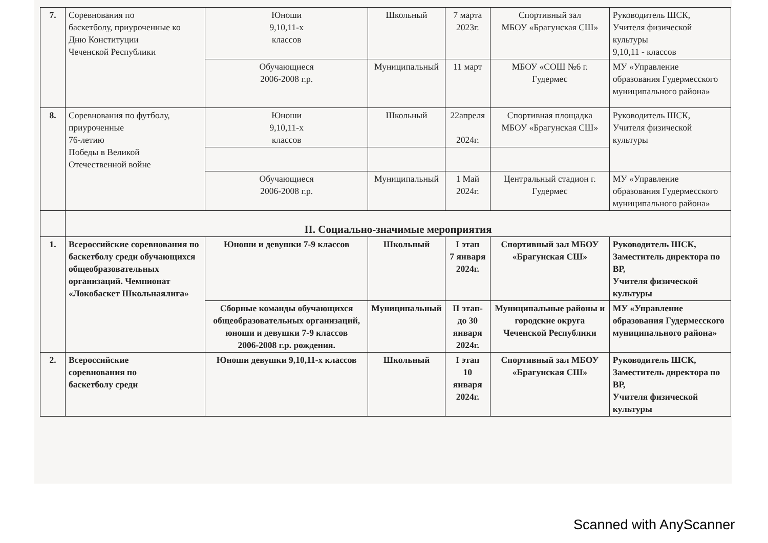| 7. | Соревнования по баскетболу, приуроченные ко Дню Конституции Чеченской Республики | Юноши 9,10,11-х классов | Школьный | 7 марта 2023г. | Спортивный зал МБОУ «Брагунская СШ» | Руководитель ШСК, Учителя физической культуры 9,10,11 - классов |
| | | Обучающиеся 2006-2008 г.р. | Муниципальный | 11 март | МБОУ «СОШ №6 г. Гудермес | МУ «Управление образования Гудермесского муниципального района» |
| 8. | Соревнования по футболу, приуроченные 76-летию Победы в Великой Отечественной войне | Юноши 9,10,11-х классов | Школьный | 22апреля 2024г. | Спортивная площадка МБОУ «Брагунская СШ» | Руководитель ШСК, Учителя физической культуры |
| | | Обучающиеся 2006-2008 г.р. | Муниципальный | 1 Май 2024г. | Центральный стадион г. Гудермес | МУ «Управление образования Гудермесского муниципального района» |
| | II. Социально-значимые мероприятия | | | | | |
| 1. | Всероссийские соревнования по баскетболу среди обучающихся общеобразовательных организаций. Чемпионат «Локобаскет Школьнаялига» | Юноши и девушки 7-9 классов | Школьный | I этап 7 января 2024г. | Спортивный зал МБОУ «Брагунская СШ» | Руководитель ШСК, Заместитель директора по ВР, Учителя физической культуры |
| | | Сборные команды обучающихся общеобразовательных организаций, юноши и девушки 7-9 классов 2006-2008 г.р. рождения. | Муниципальный | II этап- до 30 января 2024г. | Муниципальные районы и городские округа Чеченской Республики | МУ «Управление образования Гудермесского муниципального района» |
| 2. | Всероссийские соревнования по баскетболу среди | Юноши девушки 9,10,11-х классов | Школьный | I этап 10 января 2024г. | Спортивный зал МБОУ «Брагунская СШ» | Руководитель ШСК, Заместитель директора по ВР, Учителя физической культуры |
Scanned with AnyScanner